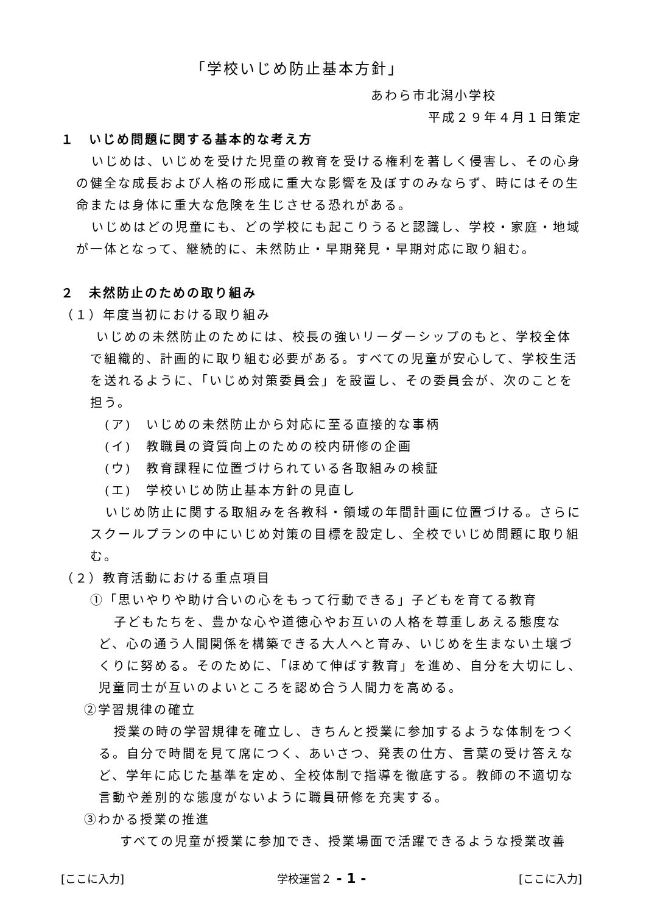「学校いじめ防止基本方針」
あわら市北潟小学校
平成２９年４月１日策定
１　いじめ問題に関する基本的な考え方
いじめは、いじめを受けた児童の教育を受ける権利を著しく侵害し、その心身の健全な成長および人格の形成に重大な影響を及ぼすのみならず、時にはその生命または身体に重大な危険を生じさせる恐れがある。
いじめはどの児童にも、どの学校にも起こりうると認識し、学校・家庭・地域が一体となって、継続的に、未然防止・早期発見・早期対応に取り組む。
２　未然防止のための取り組み
（１）年度当初における取り組み
いじめの未然防止のためには、校長の強いリーダーシップのもと、学校全体で組織的、計画的に取り組む必要がある。すべての児童が安心して、学校生活を送れるように、「いじめ対策委員会」を設置し、その委員会が、次のことを担う。
(ア)　いじめの未然防止から対応に至る直接的な事柄
(イ)　教職員の資質向上のための校内研修の企画
(ウ)　教育課程に位置づけられている各取組みの検証
(エ)　学校いじめ防止基本方針の見直し
いじめ防止に関する取組みを各教科・領域の年間計画に位置づける。さらにスクールプランの中にいじめ対策の目標を設定し、全校でいじめ問題に取り組む。
（２）教育活動における重点項目
①「思いやりや助け合いの心をもって行動できる」子どもを育てる教育
子どもたちを、豊かな心や道徳心やお互いの人格を尊重しあえる態度など、心の通う人間関係を構築できる大人へと育み、いじめを生まない土壌づくりに努める。そのために、「ほめて伸ばす教育」を進め、自分を大切にし、児童同士が互いのよいところを認め合う人間力を高める。
②学習規律の確立
授業の時の学習規律を確立し、きちんと授業に参加するような体制をつくる。自分で時間を見て席につく、あいさつ、発表の仕方、言葉の受け答えなど、学年に応じた基準を定め、全校体制で指導を徹底する。教師の不適切な言動や差別的な態度がないように職員研修を充実する。
③わかる授業の推進
すべての児童が授業に参加でき、授業場面で活躍できるような授業改善
[ここに入力] 学校運営２ - 1 - [ここに入力]